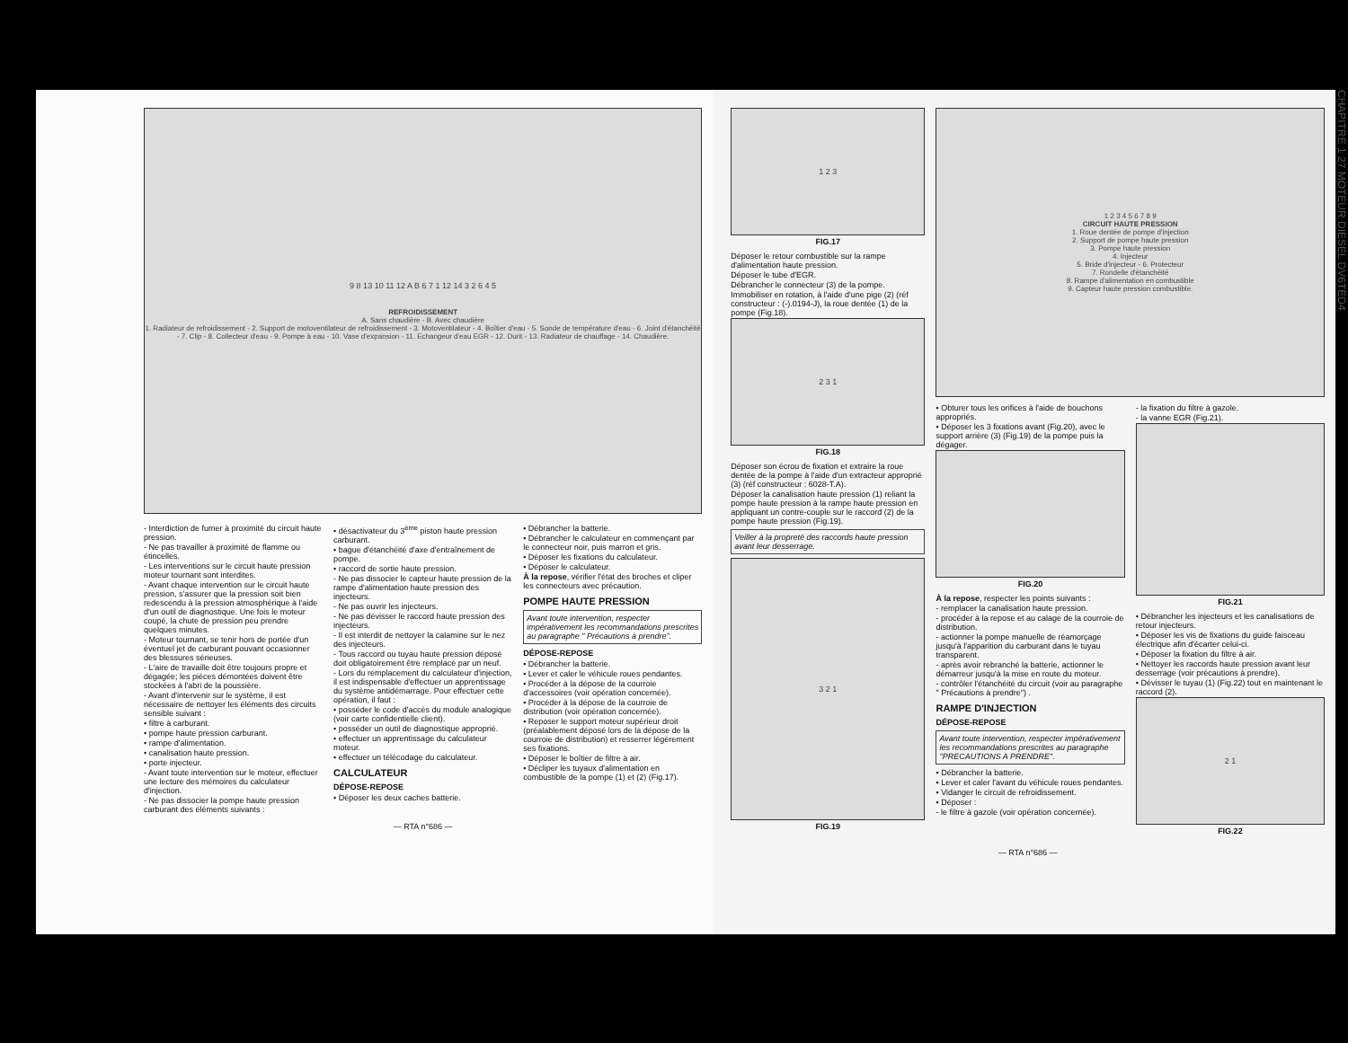9 8 13 10 11 12 A B 6 7 1 12 14 3 2 6 4 5
REFROIDISSEMENT
A. Sans chaudière - B. Avec chaudière
1. Radiateur de refroidissement - 2. Support de motoventilateur de refroidissement - 3. Motoventilateur - 4. Boîtier d'eau - 5. Sonde de température d'eau - 6. Joint d'étanchéité - 7. Clip - 8. Collecteur d'eau - 9. Pompe à eau - 10. Vase d'expansion - 11. Echangeur d'eau EGR - 12. Durit - 13. Radiateur de chauffage - 14. Chaudière.
- Interdiction de fumer à proximité du circuit haute pression.
- Ne pas travailler à proximité de flamme ou étincelles.
- Les interventions sur le circuit haute pression moteur tournant sont interdites.
- Avant chaque intervention sur le circuit haute pression, s'assurer que la pression soit bien redescendu à la pression atmosphérique à l'aide d'un outil de diagnostique. Une fois le moteur coupé, la chute de pression peu prendre quelques minutes.
- Moteur tournant, se tenir hors de portée d'un éventuel jet de carburant pouvant occasionner des blessures sérieuses.
- L'aire de travaille doit être toujours propre et dégagée; les pièces démontées doivent être stockées à l'abri de la poussière.
- Avant d'intervenir sur le système, il est nécessaire de nettoyer les éléments des circuits sensible suivant :
• filtre à carburant.
• pompe haute pression carburant.
• rampe d'alimentation.
• canalisation haute pression.
• porte injecteur.
- Avant toute intervention sur le moteur, effectuer une lecture des mémoires du calculateur d'injection.
- Ne pas dissocier la pompe haute pression carburant des éléments suivants :
• désactivateur du 3<sup>ème</sup> piston haute pression carburant.
• bague d'étanchéité d'axe d'entraînement de pompe.
• raccord de sortie haute pression.
- Ne pas dissocier le capteur haute pression de la rampe d'alimentation haute pression des injecteurs.
- Ne pas ouvrir les injecteurs.
- Ne pas dévisser le raccord haute pression des injecteurs.
- Il est interdit de nettoyer la calamine sur le nez des injecteurs.
- Tous raccord ou tuyau haute pression déposé doit obligatoirement être remplacé par un neuf.
- Lors du remplacement du calculateur d'injection, il est indispensable d'effectuer un apprentissage du système antidémarrage. Pour effectuer cette opération, il faut :
• posséder le code d'accès du module analogique (voir carte confidentielle client).
• posséder un outil de diagnostique approprié.
• effectuer un apprentissage du calculateur moteur.
• effectuer un télécodage du calculateur.
CALCULATEUR
DÉPOSE-REPOSE
• Déposer les deux caches batterie.
• Débrancher la batterie.
• Débrancher le calculateur en commençant par le connecteur noir, puis marron et gris.
• Déposer les fixations du calculateur.
• Déposer le calculateur.
À la repose, vérifier l'état des broches et cliper les connecteurs avec précaution.
POMPE HAUTE PRESSION
Avant toute intervention, respecter impérativement les recommandations prescrites au paragraphe " Précautions à prendre".
DÉPOSE-REPOSE
• Débrancher la batterie.
• Lever et caler le véhicule roues pendantes.
• Procéder à la dépose de la courroie d'accessoires (voir opération concernée).
• Procéder à la dépose de la courroie de distribution (voir opération concernée).
• Reposer le support moteur supérieur droit (préalablement déposé lors de la dépose de la courroie de distribution) et resserrer légèrement ses fixations.
• Déposer le boîtier de filtre à air.
• Décliper les tuyaux d'alimentation en combustible de la pompe (1) et (2) (Fig.17).
— RTA n°686 —
1 2 3
FIG.17
Déposer le retour combustible sur la rampe d'alimentation haute pression.
Déposer le tube d'EGR.
Débrancher le connecteur (3) de la pompe.
Immobiliser en rotation, à l'aide d'une pige (2) (réf constructeur : (-).0194-J), la roue dentée (1) de la pompe (Fig.18).
2 3 1
FIG.18
Déposer son écrou de fixation et extraire la roue dentée de la pompe à l'aide d'un extracteur approprié (3) (réf constructeur : 6028-T.A).
Déposer la canalisation haute pression (1) reliant la pompe haute pression à la rampe haute pression en appliquant un contre-couple sur le raccord (2) de la pompe haute pression (Fig.19).
Veiller à la propreté des raccords haute pression avant leur desserrage.
3 2 1
FIG.19
1 2 3 4 5 6 7 8 9
CIRCUIT HAUTE PRESSION
1. Roue dentée de pompe d'injection
2. Support de pompe haute pression
3. Pompe haute pression
4. Injecteur
5. Bride d'injecteur - 6. Protecteur
7. Rondelle d'étanchéité
8. Rampe d'alimentation en combustible
9. Capteur haute pression combustible.
• Obturer tous les orifices à l'aide de bouchons appropriés.
• Déposer les 3 fixations avant (Fig.20), avec le support arrière (3) (Fig.19) de la pompe puis la dégager.
FIG.20
À la repose, respecter les points suivants :
- remplacer la canalisation haute pression.
- procéder à la repose et au calage de la courroie de distribution.
- actionner la pompe manuelle de réamorçage jusqu'à l'apparition du carburant dans le tuyau transparent.
- après avoir rebranché la batterie, actionner le démarreur jusqu'à la mise en route du moteur.
- contrôler l'étanchéité du circuit (voir au paragraphe " Précautions à prendre") .
RAMPE D'INJECTION
DÉPOSE-REPOSE
Avant toute intervention, respecter impérativement les recommandations prescrites au paragraphe "PRECAUTIONS A PRENDRE".
• Débrancher la batterie.
• Lever et caler l'avant du véhicule roues pendantes.
• Vidanger le circuit de refroidissement.
• Déposer :
- le filtre à gazole (voir opération concernée).
- la fixation du filtre à gazole.
- la vanne EGR (Fig.21).
FIG.21
• Débrancher les injecteurs et les canalisations de retour injecteurs.
• Déposer les vis de fixations du guide faisceau électrique afin d'écarter celui-ci.
• Déposer la fixation du filtre à air.
• Nettoyer les raccords haute pression avant leur desserrage (voir précautions à prendre).
• Dévisser le tuyau (1) (Fig.22) tout en maintenant le raccord (2).
2 1
FIG.22
— RTA n°686 —
CHAPITRE 1 27 MOTEUR DIESEL DV6TED4